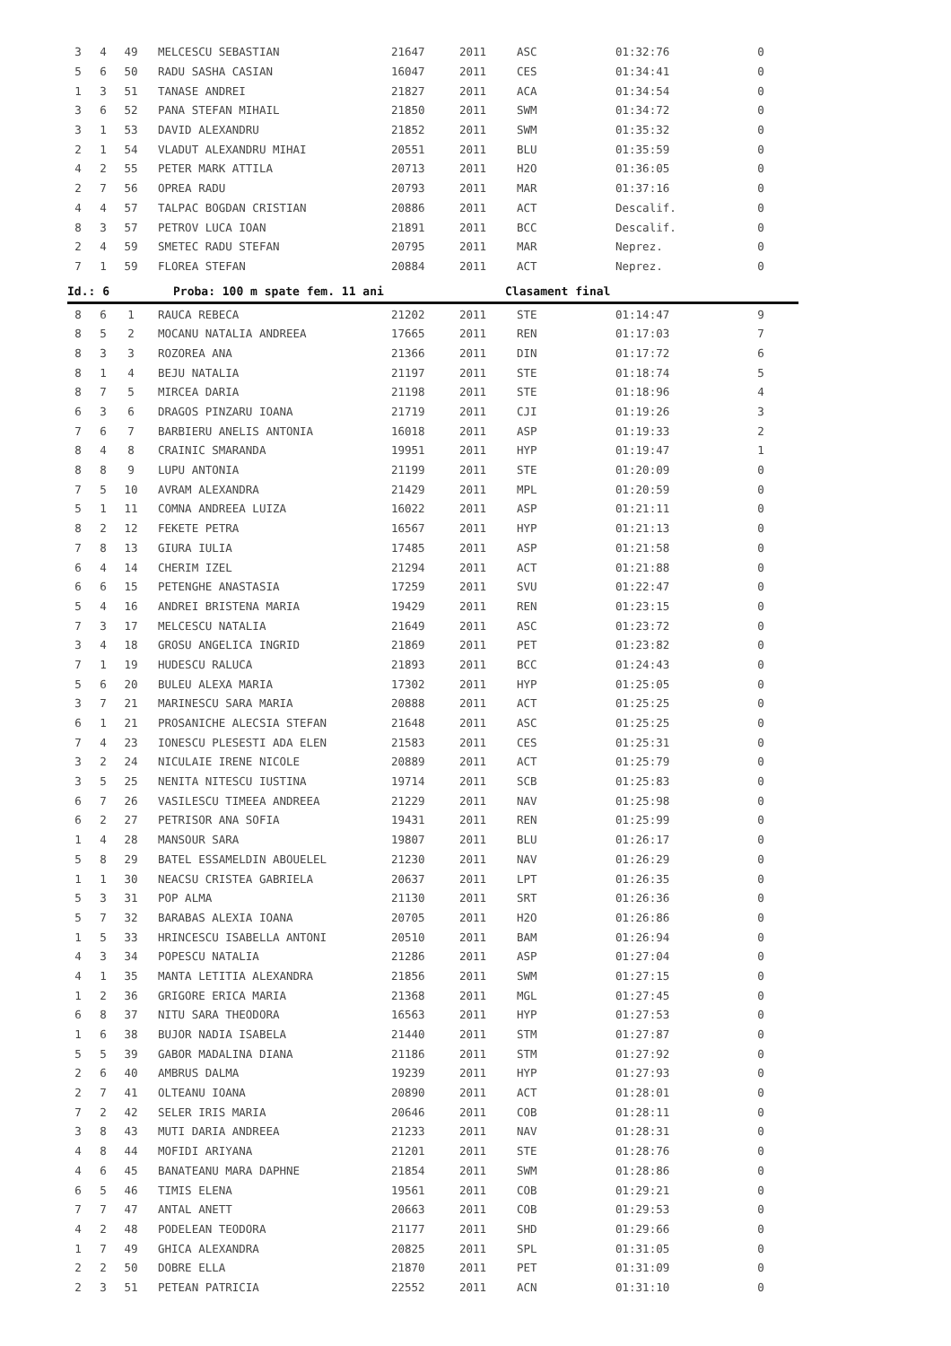| 3 | 4 | 49 | MELCESCU SEBASTIAN | 21647 | 2011 | ASC | 01:32:76 | 0 |
| 5 | 6 | 50 | RADU SASHA CASIAN | 16047 | 2011 | CES | 01:34:41 | 0 |
| 1 | 3 | 51 | TANASE ANDREI | 21827 | 2011 | ACA | 01:34:54 | 0 |
| 3 | 6 | 52 | PANA STEFAN MIHAIL | 21850 | 2011 | SWM | 01:34:72 | 0 |
| 3 | 1 | 53 | DAVID ALEXANDRU | 21852 | 2011 | SWM | 01:35:32 | 0 |
| 2 | 1 | 54 | VLADUT ALEXANDRU MIHAI | 20551 | 2011 | BLU | 01:35:59 | 0 |
| 4 | 2 | 55 | PETER MARK ATTILA | 20713 | 2011 | H2O | 01:36:05 | 0 |
| 2 | 7 | 56 | OPREA RADU | 20793 | 2011 | MAR | 01:37:16 | 0 |
| 4 | 4 | 57 | TALPAC BOGDAN CRISTIAN | 20886 | 2011 | ACT | Descalif. | 0 |
| 8 | 3 | 57 | PETROV LUCA IOAN | 21891 | 2011 | BCC | Descalif. | 0 |
| 2 | 4 | 59 | SMETEC RADU STEFAN | 20795 | 2011 | MAR | Neprez. | 0 |
| 7 | 1 | 59 | FLOREA STEFAN | 20884 | 2011 | ACT | Neprez. | 0 |
Id.: 6 Proba: 100 m spate fem. 11 ani Clasament final
| 8 | 6 | 1 | RAUCA REBECA | 21202 | 2011 | STE | 01:14:47 | 9 |
| 8 | 5 | 2 | MOCANU NATALIA ANDREEA | 17665 | 2011 | REN | 01:17:03 | 7 |
| 8 | 3 | 3 | ROZOREA ANA | 21366 | 2011 | DIN | 01:17:72 | 6 |
| 8 | 1 | 4 | BEJU NATALIA | 21197 | 2011 | STE | 01:18:74 | 5 |
| 8 | 7 | 5 | MIRCEA DARIA | 21198 | 2011 | STE | 01:18:96 | 4 |
| 6 | 3 | 6 | DRAGOS PINZARU IOANA | 21719 | 2011 | CJI | 01:19:26 | 3 |
| 7 | 6 | 7 | BARBIERU ANELIS ANTONIA | 16018 | 2011 | ASP | 01:19:33 | 2 |
| 8 | 4 | 8 | CRAINIC SMARANDA | 19951 | 2011 | HYP | 01:19:47 | 1 |
| 8 | 8 | 9 | LUPU ANTONIA | 21199 | 2011 | STE | 01:20:09 | 0 |
| 7 | 5 | 10 | AVRAM ALEXANDRA | 21429 | 2011 | MPL | 01:20:59 | 0 |
| 5 | 1 | 11 | COMNA ANDREEA LUIZA | 16022 | 2011 | ASP | 01:21:11 | 0 |
| 8 | 2 | 12 | FEKETE PETRA | 16567 | 2011 | HYP | 01:21:13 | 0 |
| 7 | 8 | 13 | GIURA IULIA | 17485 | 2011 | ASP | 01:21:58 | 0 |
| 6 | 4 | 14 | CHERIM IZEL | 21294 | 2011 | ACT | 01:21:88 | 0 |
| 6 | 6 | 15 | PETENGHE ANASTASIA | 17259 | 2011 | SVU | 01:22:47 | 0 |
| 5 | 4 | 16 | ANDREI BRISTENA MARIA | 19429 | 2011 | REN | 01:23:15 | 0 |
| 7 | 3 | 17 | MELCESCU NATALIA | 21649 | 2011 | ASC | 01:23:72 | 0 |
| 3 | 4 | 18 | GROSU ANGELICA INGRID | 21869 | 2011 | PET | 01:23:82 | 0 |
| 7 | 1 | 19 | HUDESCU RALUCA | 21893 | 2011 | BCC | 01:24:43 | 0 |
| 5 | 6 | 20 | BULEU ALEXA MARIA | 17302 | 2011 | HYP | 01:25:05 | 0 |
| 3 | 7 | 21 | MARINESCU SARA MARIA | 20888 | 2011 | ACT | 01:25:25 | 0 |
| 6 | 1 | 21 | PROSANICHE ALECSIA STEFAN | 21648 | 2011 | ASC | 01:25:25 | 0 |
| 7 | 4 | 23 | IONESCU PLESESTI ADA ELEN | 21583 | 2011 | CES | 01:25:31 | 0 |
| 3 | 2 | 24 | NICULAIE IRENE NICOLE | 20889 | 2011 | ACT | 01:25:79 | 0 |
| 3 | 5 | 25 | NENITA NITESCU IUSTINA | 19714 | 2011 | SCB | 01:25:83 | 0 |
| 6 | 7 | 26 | VASILESCU TIMEEA ANDREEA | 21229 | 2011 | NAV | 01:25:98 | 0 |
| 6 | 2 | 27 | PETRISOR ANA SOFIA | 19431 | 2011 | REN | 01:25:99 | 0 |
| 1 | 4 | 28 | MANSOUR SARA | 19807 | 2011 | BLU | 01:26:17 | 0 |
| 5 | 8 | 29 | BATEL ESSAMELDIN ABOUELEL | 21230 | 2011 | NAV | 01:26:29 | 0 |
| 1 | 1 | 30 | NEACSU CRISTEA GABRIELA | 20637 | 2011 | LPT | 01:26:35 | 0 |
| 5 | 3 | 31 | POP ALMA | 21130 | 2011 | SRT | 01:26:36 | 0 |
| 5 | 7 | 32 | BARABAS ALEXIA IOANA | 20705 | 2011 | H2O | 01:26:86 | 0 |
| 1 | 5 | 33 | HRINCESCU ISABELLA ANTONI | 20510 | 2011 | BAM | 01:26:94 | 0 |
| 4 | 3 | 34 | POPESCU NATALIA | 21286 | 2011 | ASP | 01:27:04 | 0 |
| 4 | 1 | 35 | MANTA LETITIA ALEXANDRA | 21856 | 2011 | SWM | 01:27:15 | 0 |
| 1 | 2 | 36 | GRIGORE ERICA MARIA | 21368 | 2011 | MGL | 01:27:45 | 0 |
| 6 | 8 | 37 | NITU SARA THEODORA | 16563 | 2011 | HYP | 01:27:53 | 0 |
| 1 | 6 | 38 | BUJOR NADIA ISABELA | 21440 | 2011 | STM | 01:27:87 | 0 |
| 5 | 5 | 39 | GABOR MADALINA DIANA | 21186 | 2011 | STM | 01:27:92 | 0 |
| 2 | 6 | 40 | AMBRUS DALMA | 19239 | 2011 | HYP | 01:27:93 | 0 |
| 2 | 7 | 41 | OLTEANU IOANA | 20890 | 2011 | ACT | 01:28:01 | 0 |
| 7 | 2 | 42 | SELER IRIS MARIA | 20646 | 2011 | COB | 01:28:11 | 0 |
| 3 | 8 | 43 | MUTI DARIA ANDREEA | 21233 | 2011 | NAV | 01:28:31 | 0 |
| 4 | 8 | 44 | MOFIDI ARIYANA | 21201 | 2011 | STE | 01:28:76 | 0 |
| 4 | 6 | 45 | BANATEANU MARA DAPHNE | 21854 | 2011 | SWM | 01:28:86 | 0 |
| 6 | 5 | 46 | TIMIS ELENA | 19561 | 2011 | COB | 01:29:21 | 0 |
| 7 | 7 | 47 | ANTAL ANETT | 20663 | 2011 | COB | 01:29:53 | 0 |
| 4 | 2 | 48 | PODELEAN TEODORA | 21177 | 2011 | SHD | 01:29:66 | 0 |
| 1 | 7 | 49 | GHICA ALEXANDRA | 20825 | 2011 | SPL | 01:31:05 | 0 |
| 2 | 2 | 50 | DOBRE ELLA | 21870 | 2011 | PET | 01:31:09 | 0 |
| 2 | 3 | 51 | PETEAN PATRICIA | 22552 | 2011 | ACN | 01:31:10 | 0 |